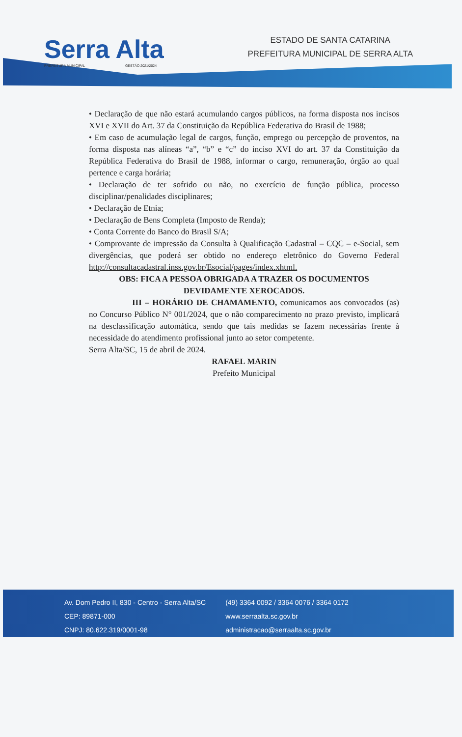Serra Alta
PREFEITURA MUNICIPAL GESTÃO 2021/2024
ESTADO DE SANTA CATARINA
PREFEITURA MUNICIPAL DE SERRA ALTA
• Declaração de que não estará acumulando cargos públicos, na forma disposta nos incisos XVI e XVII do Art. 37 da Constituição da República Federativa do Brasil de 1988;
• Em caso de acumulação legal de cargos, função, emprego ou percepção de proventos, na forma disposta nas alíneas “a”, “b” e “c” do inciso XVI do art. 37 da Constituição da República Federativa do Brasil de 1988, informar o cargo, remuneração, órgão ao qual pertence e carga horária;
• Declaração de ter sofrido ou não, no exercício de função pública, processo disciplinar/penalidades disciplinares;
• Declaração de Etnia;
• Declaração de Bens Completa (Imposto de Renda);
• Conta Corrente do Banco do Brasil S/A;
• Comprovante de impressão da Consulta à Qualificação Cadastral – CQC – e-Social, sem divergências, que poderá ser obtido no endereço eletrônico do Governo Federal http://consultacadastral.inss.gov.br/Esocial/pages/index.xhtml.
OBS: FICA A PESSOA OBRIGADA A TRAZER OS DOCUMENTOS DEVIDAMENTE XEROCADOS.
III – HORÁRIO DE CHAMAMENTO, comunicamos aos convocados (as) no Concurso Público N° 001/2024, que o não comparecimento no prazo previsto, implicará na desclassificação automática, sendo que tais medidas se fazem necessárias frente à necessidade do atendimento profissional junto ao setor competente.
Serra Alta/SC, 15 de abril de 2024.
RAFAEL MARIN
Prefeito Municipal
Av. Dom Pedro II, 830 - Centro - Serra Alta/SC
CEP: 89871-000
CNPJ: 80.622.319/0001-98
(49) 3364 0092 / 3364 0076 / 3364 0172
www.serraalta.sc.gov.br
administracao@serraalta.sc.gov.br